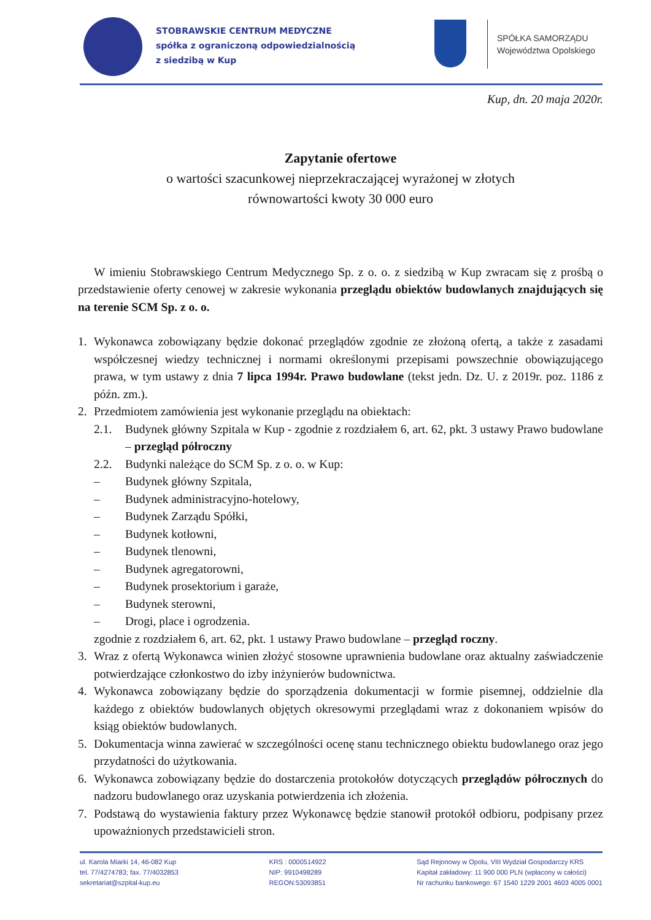STOBRAWSKIE CENTRUM MEDYCZNE
spółka z ograniczoną odpowiedzialnością
z siedzibą w Kup
SPÓŁKA SAMORZĄDU
Województwa Opolskiego
Kup, dn. 20 maja 2020r.
Zapytanie ofertowe
o wartości szacunkowej nieprzekraczającej wyrażonej w złotych
równowartości kwoty 30 000 euro
W imieniu Stobrawskiego Centrum Medycznego Sp. z o. o. z siedzibą w Kup zwracam się z prośbą o przedstawienie oferty cenowej w zakresie wykonania przeglądu obiektów budowlanych znajdujących się na terenie SCM Sp. z o. o.
1. Wykonawca zobowiązany będzie dokonać przeglądów zgodnie ze złożoną ofertą, a także z zasadami współczesnej wiedzy technicznej i normami określonymi przepisami powszechnie obowiązującego prawa, w tym ustawy z dnia 7 lipca 1994r. Prawo budowlane (tekst jedn. Dz. U. z 2019r. poz. 1186 z późn. zm.).
2. Przedmiotem zamówienia jest wykonanie przeglądu na obiektach:
2.1. Budynek główny Szpitala w Kup - zgodnie z rozdziałem 6, art. 62, pkt. 3 ustawy Prawo budowlane – przegląd półroczny
2.2. Budynki należące do SCM Sp. z o. o. w Kup:
– Budynek główny Szpitala,
– Budynek administracyjno-hotelowy,
– Budynek Zarządu Spółki,
– Budynek kotłowni,
– Budynek tlenowni,
– Budynek agregatorowni,
– Budynek prosektorium i garaże,
– Budynek sterowni,
– Drogi, place i ogrodzenia.
zgodnie z rozdziałem 6, art. 62, pkt. 1 ustawy Prawo budowlane – przegląd roczny.
3. Wraz z ofertą Wykonawca winien złożyć stosowne uprawnienia budowlane oraz aktualny zaświadczenie potwierdzające członkostwo do izby inżynierów budownictwa.
4. Wykonawca zobowiązany będzie do sporządzenia dokumentacji w formie pisemnej, oddzielnie dla każdego z obiektów budowlanych objętych okresowymi przeglądami wraz z dokonaniem wpisów do ksiąg obiektów budowlanych.
5. Dokumentacja winna zawierać w szczególności ocenę stanu technicznego obiektu budowlanego oraz jego przydatności do użytkowania.
6. Wykonawca zobowiązany będzie do dostarczenia protokołów dotyczących przeglądów półrocznych do nadzoru budowlanego oraz uzyskania potwierdzenia ich złożenia.
7. Podstawą do wystawienia faktury przez Wykonawcę będzie stanowił protokół odbioru, podpisany przez upoważnionych przedstawicieli stron.
ul. Karola Miarki 14, 46-082 Kup
tel. 77/4274783; fax. 77/4032853
sekretariat@szpital-kup.eu
KRS : 0000514922
NIP: 9910498289
REGON:53093851
Sąd Rejonowy w Opolu, VIII Wydział Gospodarczy KRS
Kapitał zakładowy: 11 900 000 PLN (wpłacony w całości)
Nr rachunku bankowego: 67 1540 1229 2001 4603 4005 0001